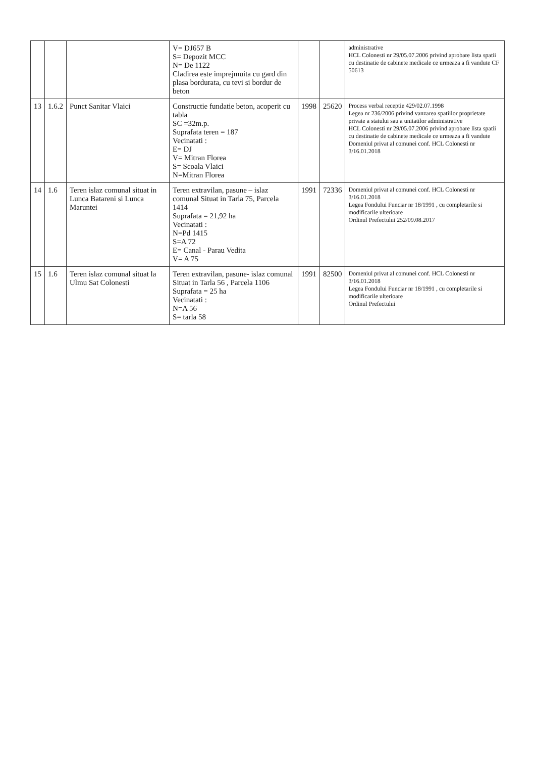| | | | V= DJ657 B S= Depozit MCC N= De 1122 Cladirea este imprejmuita cu gard din plasa bordurata, cu tevi si bordur de beton | | | administrative HCL Colonesti nr 29/05.07.2006 privind aprobare lista spatii cu destinatie de cabinete medicale ce urmeaza a fi vandute CF 50613 |
| 13 | 1.6.2 | Punct Sanitar Vlaici | Constructie fundatie beton, acoperit cu tabla SC =32m.p. Suprafata teren = 187 Vecinatati : E= DJ V= Mitran Florea S= Scoala Vlaici N=Mitran Florea | 1998 | 25620 | Process verbal receptie 429/02.07.1998 Legea nr 236/2006 privind vanzarea spatiilor proprietate private a statului sau a unitatilor administrative HCL Colonesti nr 29/05.07.2006 privind aprobare lista spatii cu destinatie de cabinete medicale ce urmeaza a fi vandute Domeniul privat al comunei conf. HCL Colonesti nr 3/16.01.2018 |
| 14 | 1.6 | Teren islaz comunal situat in Lunca Batareni si Lunca Maruntei | Teren extravilan, pasune – islaz comunal Situat in Tarla 75, Parcela 1414 Suprafata = 21,92 ha Vecinatati : N=Pd 1415 S=A 72 E= Canal - Parau Vedita V= A 75 | 1991 | 72336 | Domeniul privat al comunei conf. HCL Colonesti nr 3/16.01.2018 Legea Fondului Funciar nr 18/1991 , cu completarile si modificarile ulterioare Ordinul Prefectului 252/09.08.2017 |
| 15 | 1.6 | Teren islaz comunal situat la Ulmu Sat Colonesti | Teren extravilan, pasune- islaz comunal Situat in Tarla 56 , Parcela 1106 Suprafata = 25 ha Vecinatati : N=A 56 S= tarla 58 | 1991 | 82500 | Domeniul privat al comunei conf. HCL Colonesti nr 3/16.01.2018 Legea Fondului Funciar nr 18/1991 , cu completarile si modificarile ulterioare Ordinul Prefectului |